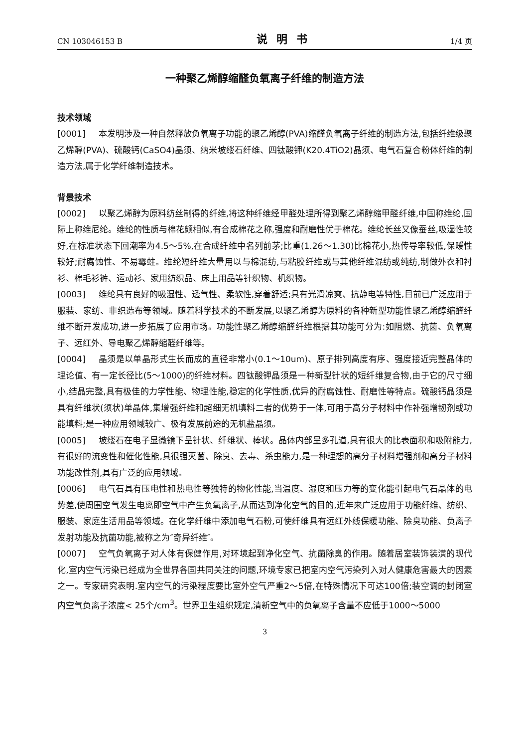CN 103046153 B 说明书 1/4 页
一种聚乙烯醇缩醛负氧离子纤维的制造方法
技术领域
[0001] 本发明涉及一种自然释放负氧离子功能的聚乙烯醇(PVA)缩醛负氧离子纤维的制造方法,包括纤维级聚乙烯醇(PVA)、硫酸钙(CaSO4)晶须、纳米坡缕石纤维、四钛酸钾(K20.4TiO2)晶须、电气石复合粉体纤维的制造方法,属于化学纤维制造技术。
背景技术
[0002] 以聚乙烯醇为原料纺丝制得的纤维,将这种纤维经甲醛处理所得到聚乙烯醇缩甲醛纤维,中国称维纶,国际上称维尼纶。维纶的性质与棉花颇相似,有合成棉花之称,强度和耐磨性优于棉花。维纶长丝又像蚕丝,吸湿性较好,在标准状态下回潮率为4.5～5%,在合成纤维中名列前茅;比重(1.26～1.30)比棉花小,热传导率较低,保暖性较好;耐腐蚀性、不易霉蛀。维纶短纤维大量用以与棉混纺,与粘胶纤维或与其他纤维混纺或纯纺,制做外衣和衬衫、棉毛衫裤、运动衫、家用纺织品、床上用品等针织物、机织物。
[0003] 维纶具有良好的吸湿性、透气性、柔软性,穿着舒适;具有光滑凉爽、抗静电等特性,目前已广泛应用于服装、家纺、非织造布等领域。随着科学技术的不断发展,以聚乙烯醇为原料的各种新型功能性聚乙烯醇缩醛纤维不断开发成功,进一步拓展了应用市场。功能性聚乙烯醇缩醛纤维根据其功能可分为:如阻燃、抗菌、负氧离子、远红外、导电聚乙烯醇缩醛纤维等。
[0004] 晶须是以单晶形式生长而成的直径非常小(0.1～10um)、原子排列高度有序、强度接近完整晶体的理论值、有一定长径比(5～1000)的纤维材料。四钛酸钾晶须是一种新型针状的短纤维复合物,由于它的尺寸细小,结晶完整,具有极佳的力学性能、物理性能,稳定的化学性质,优异的耐腐蚀性、耐磨性等特点。硫酸钙晶须是具有纤维状(须状)单晶体,集增强纤维和超细无机填料二者的优势于一体,可用于高分子材料中作补强增韧剂或功能填料;是一种应用领域较广、极有发展前途的无机盐晶须。
[0005] 坡缕石在电子显微镜下呈针状、纤维状、棒状。晶体内部呈多孔道,具有很大的比表面积和吸附能力,有很好的流变性和催化性能,具很强灭菌、除臭、去毒、杀虫能力,是一种理想的高分子材料增强剂和高分子材料功能改性剂,具有广泛的应用领域。
[0006] 电气石具有压电性和热电性等独特的物化性能,当温度、湿度和压力等的变化能引起电气石晶体的电势差,使周围空气发生电离即空气中产生负氧离子,从而达到净化空气的目的,近年来广泛应用于功能纤维、纺织、服装、家庭生活用品等领域。在化学纤维中添加电气石粉,可使纤维具有远红外线保暖功能、除臭功能、负离子发射功能及抗菌功能,被称之为″奇异纤维″。
[0007] 空气负氧离子对人体有保健作用,对环境起到净化空气、抗菌除臭的作用。随着居室装饰装潢的现代化,室内空气污染已经成为全世界各国共同关注的问题,环境专家已把室内空气污染列入对人健康危害最大的因素之一。专家研究表明.室内空气的污染程度要比室外空气严重2～5倍,在特殊情况下可达100倍;装空调的封闭室内空气负离子浓度< 25个/cm<sup>3</sup>。世界卫生组织规定,清新空气中的负氧离子含量不应低于1000～5000
3